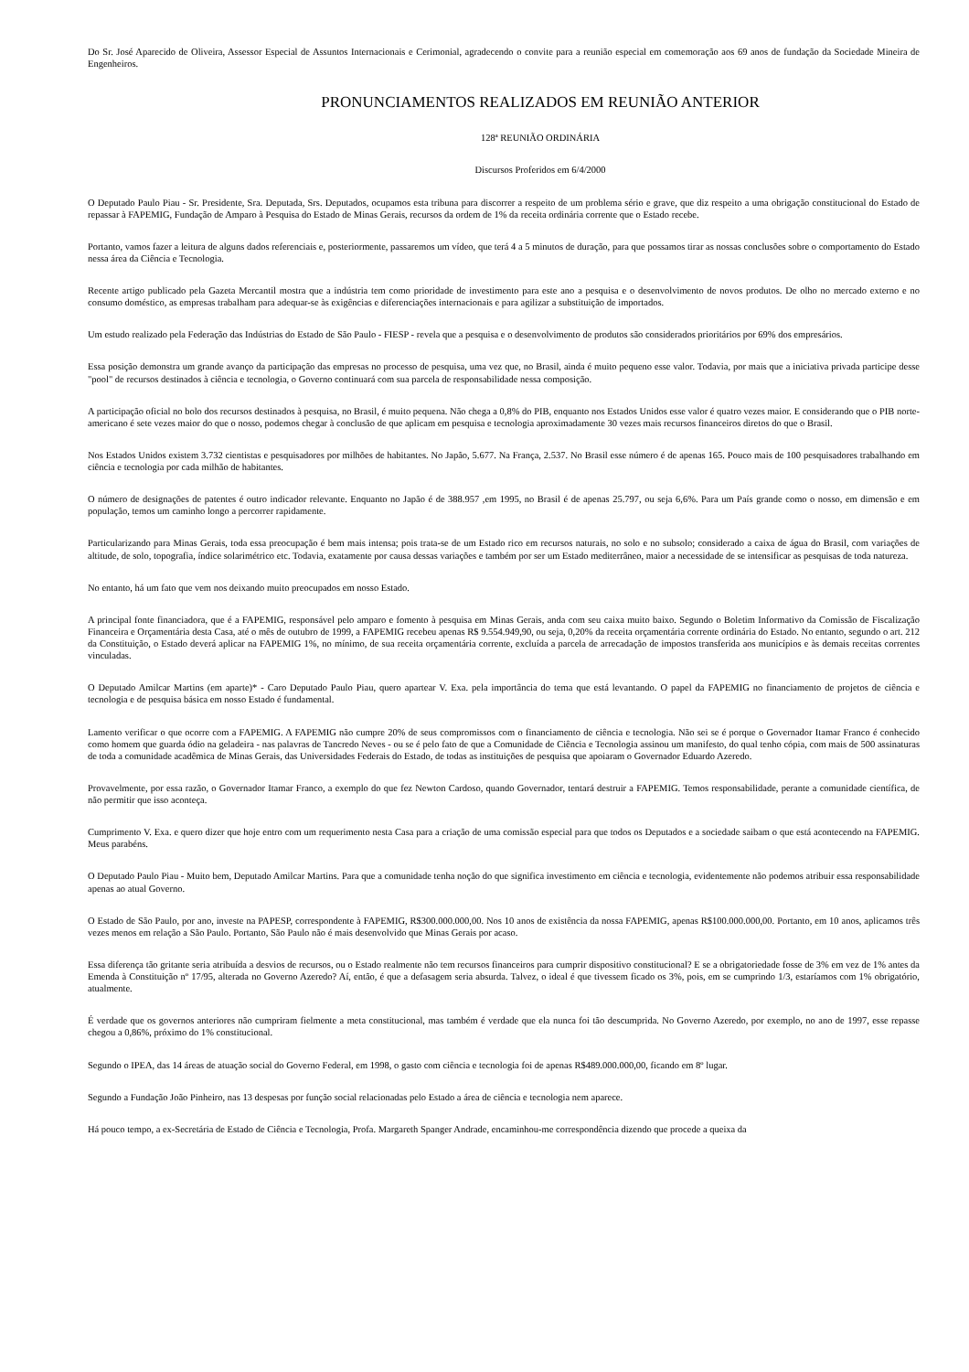Do Sr. José Aparecido de Oliveira, Assessor Especial de Assuntos Internacionais e Cerimonial, agradecendo o convite para a reunião especial em comemoração aos 69 anos de fundação da Sociedade Mineira de Engenheiros.
PRONUNCIAMENTOS REALIZADOS EM REUNIÃO ANTERIOR
128ª REUNIÃO ORDINÁRIA
Discursos Proferidos em 6/4/2000
O Deputado Paulo Piau - Sr. Presidente, Sra. Deputada, Srs. Deputados, ocupamos esta tribuna para discorrer a respeito de um problema sério e grave, que diz respeito a uma obrigação constitucional do Estado de repassar à FAPEMIG, Fundação de Amparo à Pesquisa do Estado de Minas Gerais, recursos da ordem de 1% da receita ordinária corrente que o Estado recebe.
Portanto, vamos fazer a leitura de alguns dados referenciais e, posteriormente, passaremos um vídeo, que terá 4 a 5 minutos de duração, para que possamos tirar as nossas conclusões sobre o comportamento do Estado nessa área da Ciência e Tecnologia.
Recente artigo publicado pela Gazeta Mercantil mostra que a indústria tem como prioridade de investimento para este ano a pesquisa e o desenvolvimento de novos produtos. De olho no mercado externo e no consumo doméstico, as empresas trabalham para adequar-se às exigências e diferenciações internacionais e para agilizar a substituição de importados.
Um estudo realizado pela Federação das Indústrias do Estado de São Paulo - FIESP - revela que a pesquisa e o desenvolvimento de produtos são considerados prioritários por 69% dos empresários.
Essa posição demonstra um grande avanço da participação das empresas no processo de pesquisa, uma vez que, no Brasil, ainda é muito pequeno esse valor. Todavia, por mais que a iniciativa privada participe desse "pool" de recursos destinados à ciência e tecnologia, o Governo continuará com sua parcela de responsabilidade nessa composição.
A participação oficial no bolo dos recursos destinados à pesquisa, no Brasil, é muito pequena. Não chega a 0,8% do PIB, enquanto nos Estados Unidos esse valor é quatro vezes maior. E considerando que o PIB norte-americano é sete vezes maior do que o nosso, podemos chegar à conclusão de que aplicam em pesquisa e tecnologia aproximadamente 30 vezes mais recursos financeiros diretos do que o Brasil.
Nos Estados Unidos existem 3.732 cientistas e pesquisadores por milhões de habitantes. No Japão, 5.677. Na França, 2.537. No Brasil esse número é de apenas 165. Pouco mais de 100 pesquisadores trabalhando em ciência e tecnologia por cada milhão de habitantes.
O número de designações de patentes é outro indicador relevante. Enquanto no Japão é de 388.957 ,em 1995, no Brasil é de apenas 25.797, ou seja 6,6%. Para um País grande como o nosso, em dimensão e em população, temos um caminho longo a percorrer rapidamente.
Particularizando para Minas Gerais, toda essa preocupação é bem mais intensa; pois trata-se de um Estado rico em recursos naturais, no solo e no subsolo; considerado a caixa de água do Brasil, com variações de altitude, de solo, topografia, índice solarimétrico etc. Todavia, exatamente por causa dessas variações e também por ser um Estado mediterrâneo, maior a necessidade de se intensificar as pesquisas de toda natureza.
No entanto, há um fato que vem nos deixando muito preocupados em nosso Estado.
A principal fonte financiadora, que é a FAPEMIG, responsável pelo amparo e fomento à pesquisa em Minas Gerais, anda com seu caixa muito baixo. Segundo o Boletim Informativo da Comissão de Fiscalização Financeira e Orçamentária desta Casa, até o mês de outubro de 1999, a FAPEMIG recebeu apenas R$ 9.554.949,90, ou seja, 0,20% da receita orçamentária corrente ordinária do Estado. No entanto, segundo o art. 212 da Constituição, o Estado deverá aplicar na FAPEMIG 1%, no mínimo, de sua receita orçamentária corrente, excluída a parcela de arrecadação de impostos transferida aos municípios e às demais receitas correntes vinculadas.
O Deputado Amilcar Martins (em aparte)* - Caro Deputado Paulo Piau, quero apartear V. Exa. pela importância do tema que está levantando. O papel da FAPEMIG no financiamento de projetos de ciência e tecnologia e de pesquisa básica em nosso Estado é fundamental.
Lamento verificar o que ocorre com a FAPEMIG. A FAPEMIG não cumpre 20% de seus compromissos com o financiamento de ciência e tecnologia. Não sei se é porque o Governador Itamar Franco é conhecido como homem que guarda ódio na geladeira - nas palavras de Tancredo Neves - ou se é pelo fato de que a Comunidade de Ciência e Tecnologia assinou um manifesto, do qual tenho cópia, com mais de 500 assinaturas de toda a comunidade acadêmica de Minas Gerais, das Universidades Federais do Estado, de todas as instituições de pesquisa que apoiaram o Governador Eduardo Azeredo.
Provavelmente, por essa razão, o Governador Itamar Franco, a exemplo do que fez Newton Cardoso, quando Governador, tentará destruir a FAPEMIG. Temos responsabilidade, perante a comunidade científica, de não permitir que isso aconteça.
Cumprimento V. Exa. e quero dizer que hoje entro com um requerimento nesta Casa para a criação de uma comissão especial para que todos os Deputados e a sociedade saibam o que está acontecendo na FAPEMIG. Meus parabéns.
O Deputado Paulo Piau - Muito bem, Deputado Amilcar Martins. Para que a comunidade tenha noção do que significa investimento em ciência e tecnologia, evidentemente não podemos atribuir essa responsabilidade apenas ao atual Governo.
O Estado de São Paulo, por ano, investe na PAPESP, correspondente à FAPEMIG, R$300.000.000,00. Nos 10 anos de existência da nossa FAPEMIG, apenas R$100.000.000,00. Portanto, em 10 anos, aplicamos três vezes menos em relação a São Paulo. Portanto, São Paulo não é mais desenvolvido que Minas Gerais por acaso.
Essa diferença tão gritante seria atribuída a desvios de recursos, ou o Estado realmente não tem recursos financeiros para cumprir dispositivo constitucional? E se a obrigatoriedade fosse de 3% em vez de 1% antes da Emenda à Constituição nº 17/95, alterada no Governo Azeredo? Aí, então, é que a defasagem seria absurda. Talvez, o ideal é que tivessem ficado os 3%, pois, em se cumprindo 1/3, estaríamos com 1% obrigatório, atualmente.
É verdade que os governos anteriores não cumpriram fielmente a meta constitucional, mas também é verdade que ela nunca foi tão descumprida. No Governo Azeredo, por exemplo, no ano de 1997, esse repasse chegou a 0,86%, próximo do 1% constitucional.
Segundo o IPEA, das 14 áreas de atuação social do Governo Federal, em 1998, o gasto com ciência e tecnologia foi de apenas R$489.000.000,00, ficando em 8º lugar.
Segundo a Fundação João Pinheiro, nas 13 despesas por função social relacionadas pelo Estado a área de ciência e tecnologia nem aparece.
Há pouco tempo, a ex-Secretária de Estado de Ciência e Tecnologia, Profa. Margareth Spanger Andrade, encaminhou-me correspondência dizendo que procede a queixa da